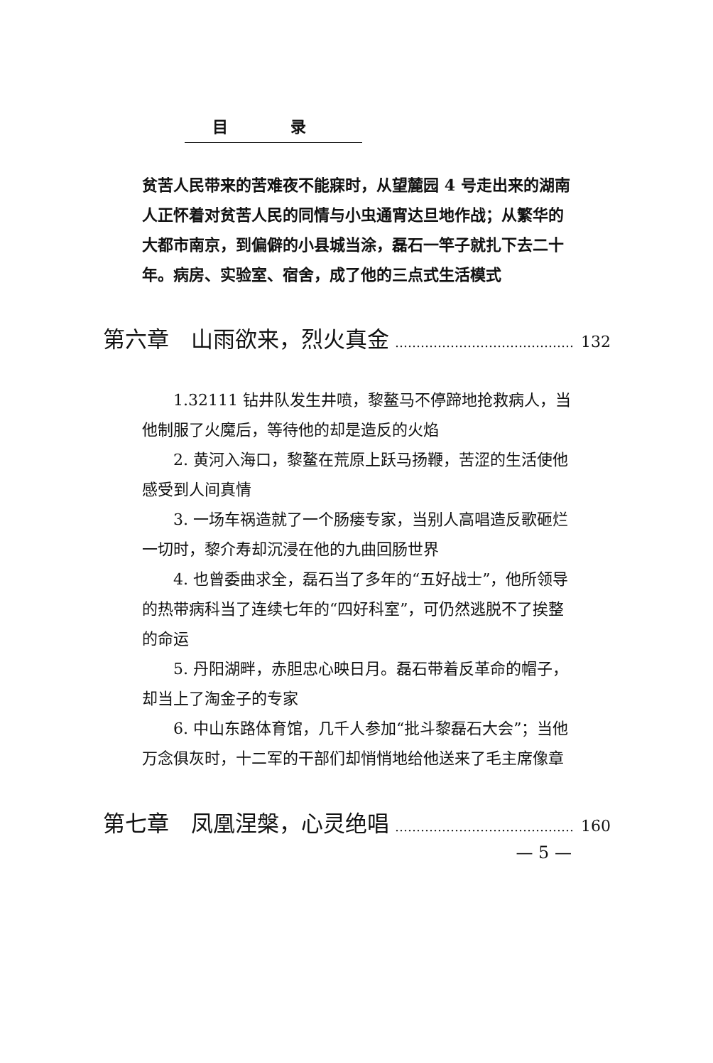目 录
贫苦人民带来的苦难夜不能寐时，从望麓园 4 号走出来的湖南人正怀着对贫苦人民的同情与小虫通宵达旦地作战；从繁华的大都市南京，到偏僻的小县城当涂，磊石一竿子就扎下去二十年。病房、实验室、宿舍，成了他的三点式生活模式
第六章　山雨欲来，烈火真金 …………………………………… 132
1.32111 钻井队发生井喷，黎鳌马不停蹄地抢救病人，当他制服了火魔后，等待他的却是造反的火焰
2. 黄河入海口，黎鳌在荒原上跃马扬鞭，苦涩的生活使他感受到人间真情
3. 一场车祸造就了一个肠瘘专家，当别人高唱造反歌砸烂一切时，黎介寿却沉浸在他的九曲回肠世界
4. 也曾委曲求全，磊石当了多年的“五好战士”，他所领导的热带病科当了连续七年的“四好科室”，可仍然逃脱不了挨整的命运
5. 丹阳湖畔，赤胆忠心映日月。磊石带着反革命的帽子，却当上了淘金子的专家
6. 中山东路体育馆，几千人参加“批斗黎磊石大会”；当他万念俱灰时，十二军的干部们却悄悄地给他送来了毛主席像章
第七章　凤凰涅槃，心灵绝唱 …………………………………… 160
— 5 —